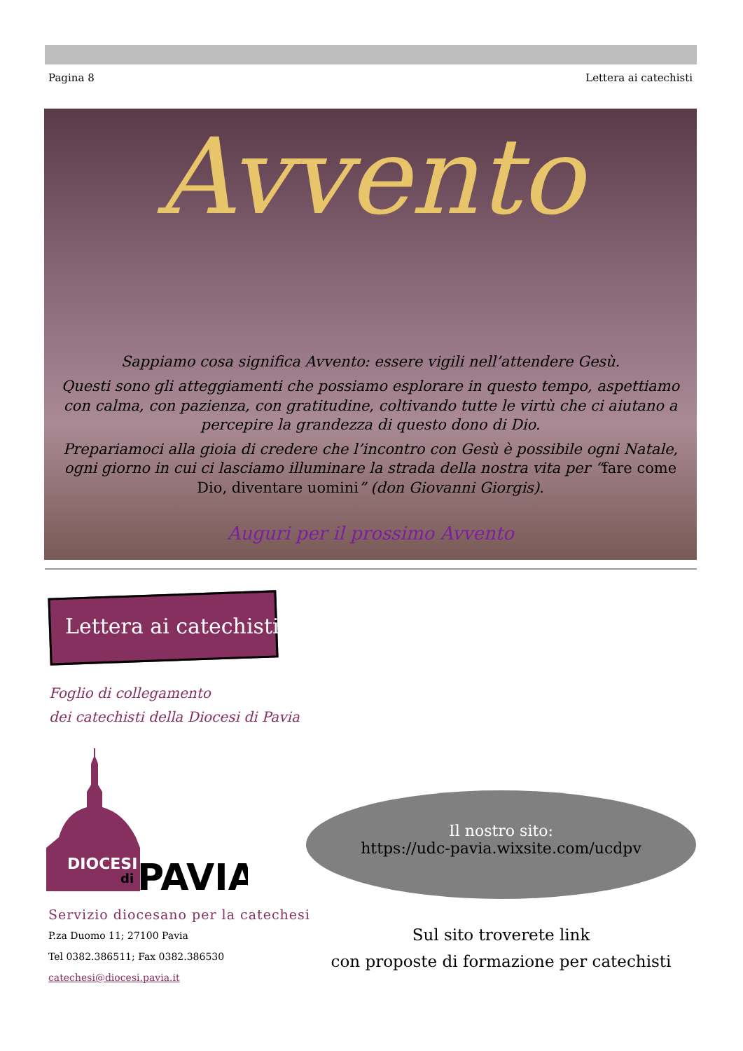Pagina 8 Lettera ai catechisti
Avvento
Sappiamo cosa significa Avvento: essere vigili nell’attendere Gesù.
Questi sono gli atteggiamenti che possiamo esplorare in questo tempo, aspettiamo con calma, con pazienza, con gratitudine, coltivando tutte le virtù che ci aiutano a percepire la grandezza di questo dono di Dio.
Prepariamoci alla gioia di credere che l’incontro con Gesù è possibile ogni Natale, ogni giorno in cui ci lasciamo illuminare la strada della nostra vita per “fare come Dio, diventare uomini” (don Giovanni Giorgis).
Auguri per il prossimo Avvento
Lettera ai catechisti
Foglio di collegamento
dei catechisti della Diocesi di Pavia
DIOCESI
di
PAVIA
Servizio diocesano per la catechesi
P.za Duomo 11; 27100 Pavia
Tel 0382.386511; Fax 0382.386530
catechesi@diocesi.pavia.it
Il nostro sito:
https://udc-pavia.wixsite.com/ucdpv
Sul sito troverete link
con proposte di formazione per catechisti